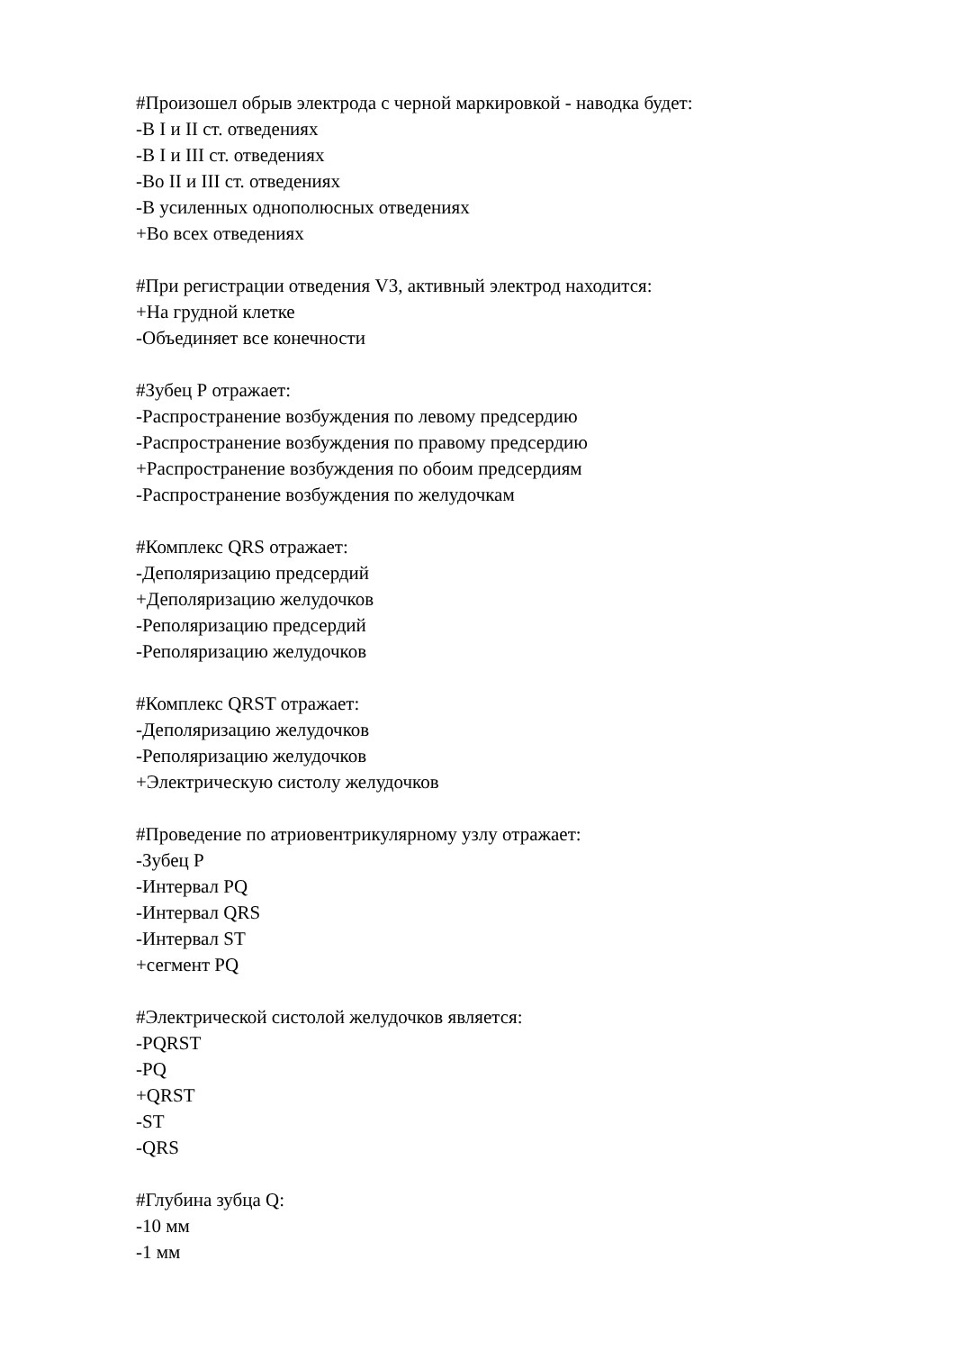#Произошел обрыв электрода с черной маркировкой - наводка будет:
-В I и II ст. отведениях
-В I и III ст. отведениях
-Во II и III ст. отведениях
-В усиленных однополюсных отведениях
+Во всех отведениях
#При регистрации отведения V3, активный электрод находится:
+На грудной клетке
-Объединяет все конечности
#Зубец Р отражает:
-Распространение возбуждения по левому предсердию
-Распространение возбуждения по правому предсердию
+Распространение возбуждения по обоим предсердиям
-Распространение возбуждения по желудочкам
#Комплекс QRS отражает:
-Деполяризацию предсердий
+Деполяризацию желудочков
-Реполяризацию предсердий
-Реполяризацию желудочков
#Комплекс QRST отражает:
-Деполяризацию желудочков
-Реполяризацию желудочков
+Электрическую систолу желудочков
#Проведение по атриовентрикулярному узлу отражает:
-Зубец Р
-Интервал PQ
-Интервал QRS
-Интервал ST
+сегмент PQ
#Электрической систолой желудочков является:
-PQRST
-PQ
+QRST
-ST
-QRS
#Глубина зубца Q:
-10 мм
-1 мм